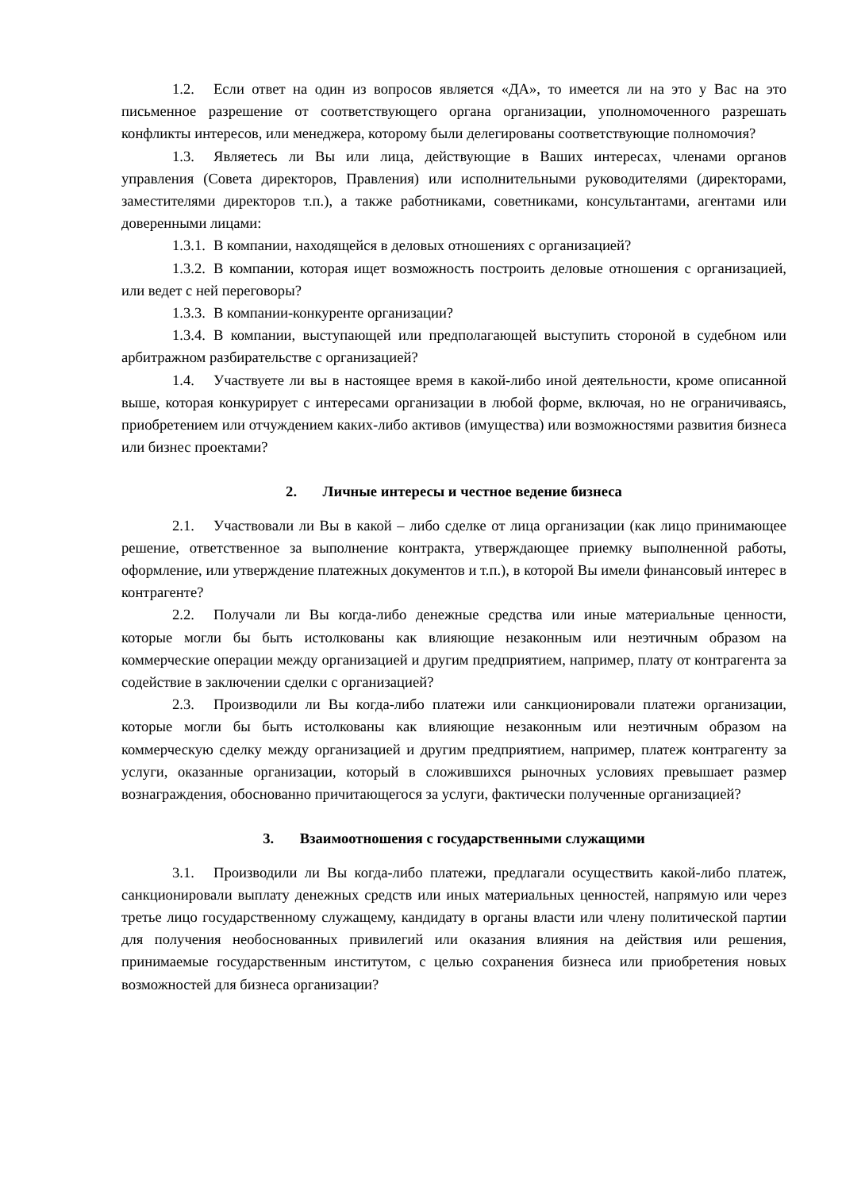1.2. Если ответ на один из вопросов является «ДА», то имеется ли на это у Вас на это письменное разрешение от соответствующего органа организации, уполномоченного разрешать конфликты интересов, или менеджера, которому были делегированы соответствующие полномочия?
1.3. Являетесь ли Вы или лица, действующие в Ваших интересах, членами органов управления (Совета директоров, Правления) или исполнительными руководителями (директорами, заместителями директоров т.п.), а также работниками, советниками, консультантами, агентами или доверенными лицами:
1.3.1. В компании, находящейся в деловых отношениях с организацией?
1.3.2. В компании, которая ищет возможность построить деловые отношения с организацией, или ведет с ней переговоры?
1.3.3. В компании-конкуренте организации?
1.3.4. В компании, выступающей или предполагающей выступить стороной в судебном или арбитражном разбирательстве с организацией?
1.4. Участвуете ли вы в настоящее время в какой-либо иной деятельности, кроме описанной выше, которая конкурирует с интересами организации в любой форме, включая, но не ограничиваясь, приобретением или отчуждением каких-либо активов (имущества) или возможностями развития бизнеса или бизнес проектами?
2. Личные интересы и честное ведение бизнеса
2.1. Участвовали ли Вы в какой – либо сделке от лица организации (как лицо принимающее решение, ответственное за выполнение контракта, утверждающее приемку выполненной работы, оформление, или утверждение платежных документов и т.п.), в которой Вы имели финансовый интерес в контрагенте?
2.2. Получали ли Вы когда-либо денежные средства или иные материальные ценности, которые могли бы быть истолкованы как влияющие незаконным или неэтичным образом на коммерческие операции между организацией и другим предприятием, например, плату от контрагента за содействие в заключении сделки с организацией?
2.3. Производили ли Вы когда-либо платежи или санкционировали платежи организации, которые могли бы быть истолкованы как влияющие незаконным или неэтичным образом на коммерческую сделку между организацией и другим предприятием, например, платеж контрагенту за услуги, оказанные организации, который в сложившихся рыночных условиях превышает размер вознаграждения, обоснованно причитающегося за услуги, фактически полученные организацией?
3. Взаимоотношения с государственными служащими
3.1. Производили ли Вы когда-либо платежи, предлагали осуществить какой-либо платеж, санкционировали выплату денежных средств или иных материальных ценностей, напрямую или через третье лицо государственному служащему, кандидату в органы власти или члену политической партии для получения необоснованных привилегий или оказания влияния на действия или решения, принимаемые государственным институтом, с целью сохранения бизнеса или приобретения новых возможностей для бизнеса организации?